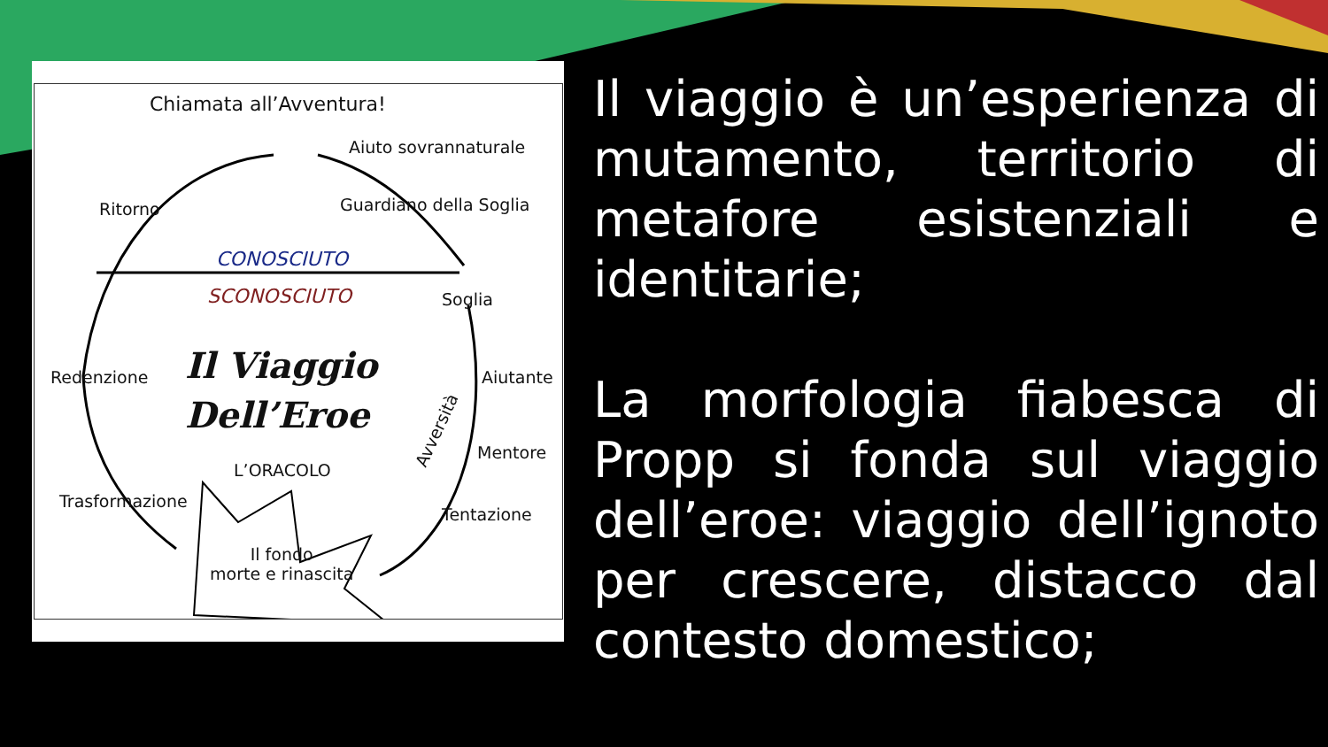Chiamata all’Avventura!
Aiuto sovrannaturale
Ritorno Guardiano della Soglia
CONOSCIUTO
SCONOSCIUTO Soglia
Il Viaggio
Dell’Eroe
Redenzione Aiutante
Avversità
Mentore
L’ORACOLO
Trasformazione
Tentazione
Il fondo
morte e rinascita
Il viaggio è un’esperienza di mutamento, territorio di metafore esistenziali e identitarie;
La morfologia fiabesca di Propp si fonda sul viaggio dell’eroe: viaggio dell’ignoto per crescere, distacco dal contesto domestico;